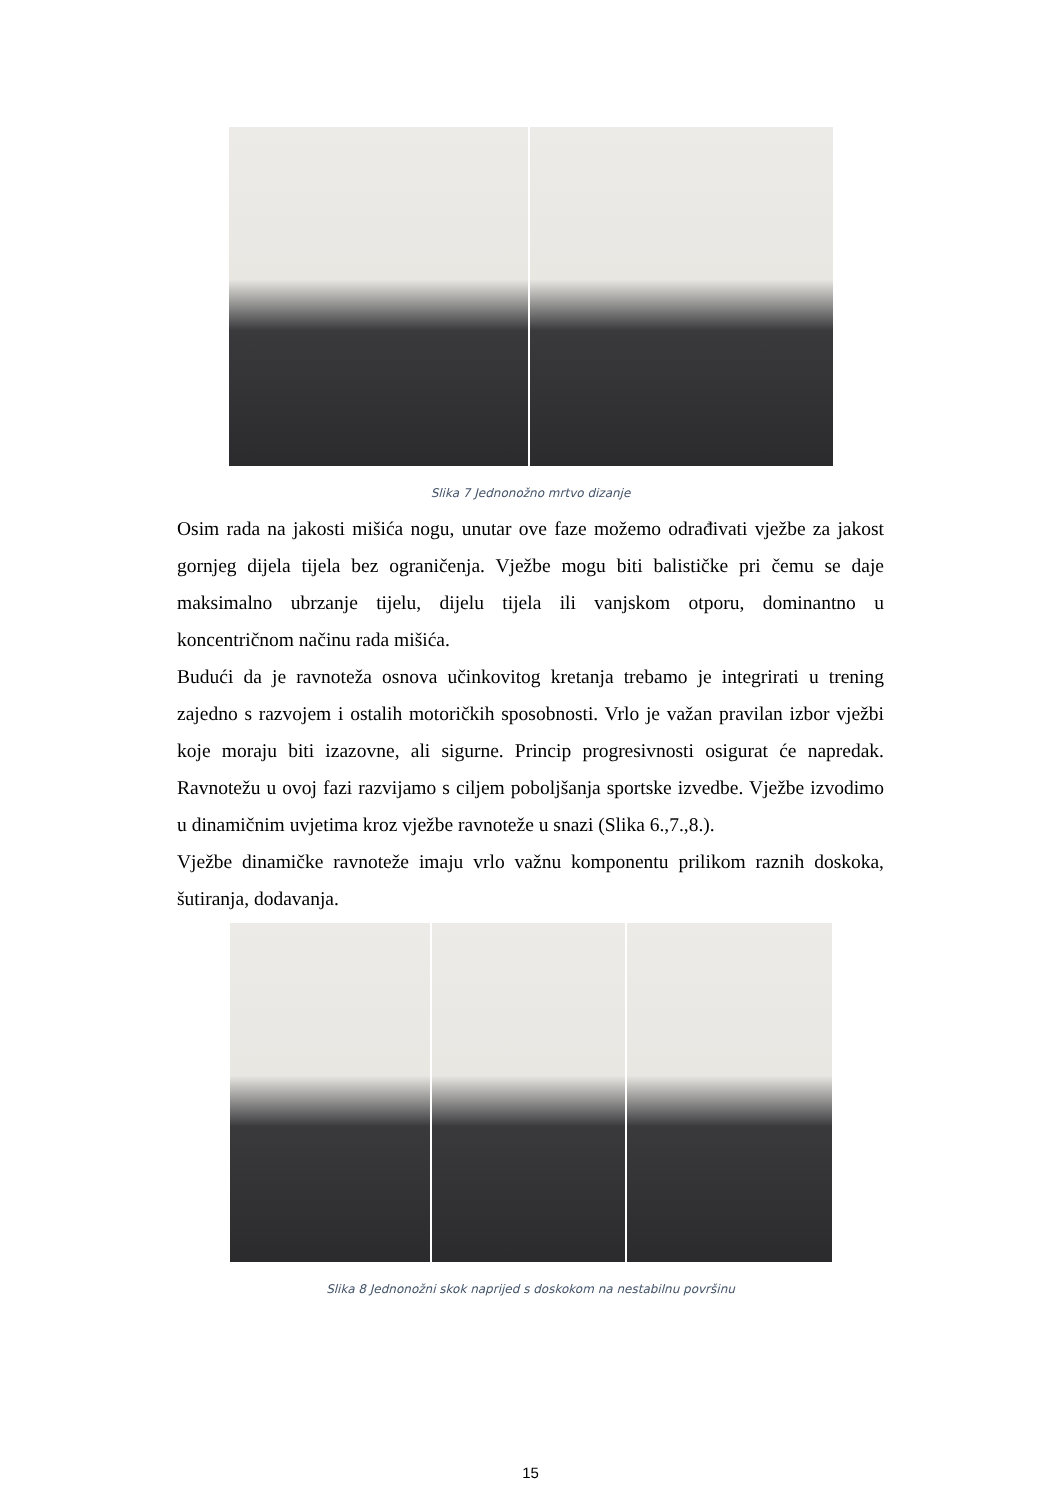Slika 7 Jednonožno mrtvo dizanje
Osim rada na jakosti mišića nogu, unutar ove faze možemo odrađivati vježbe za jakost gornjeg dijela tijela bez ograničenja. Vježbe mogu biti balističke pri čemu se daje maksimalno ubrzanje tijelu, dijelu tijela ili vanjskom otporu, dominantno u koncentričnom načinu rada mišića.
Budući da je ravnoteža osnova učinkovitog kretanja trebamo je integrirati u trening zajedno s razvojem i ostalih motoričkih sposobnosti. Vrlo je važan pravilan izbor vježbi koje moraju biti izazovne, ali sigurne. Princip progresivnosti osigurat će napredak. Ravnotežu u ovoj fazi razvijamo s ciljem poboljšanja sportske izvedbe. Vježbe izvodimo u dinamičnim uvjetima kroz vježbe ravnoteže u snazi (Slika 6.,7.,8.).
Vježbe dinamičke ravnoteže imaju vrlo važnu komponentu prilikom raznih doskoka, šutiranja, dodavanja.
Slika 8 Jednonožni skok naprijed s doskokom na nestabilnu površinu
15